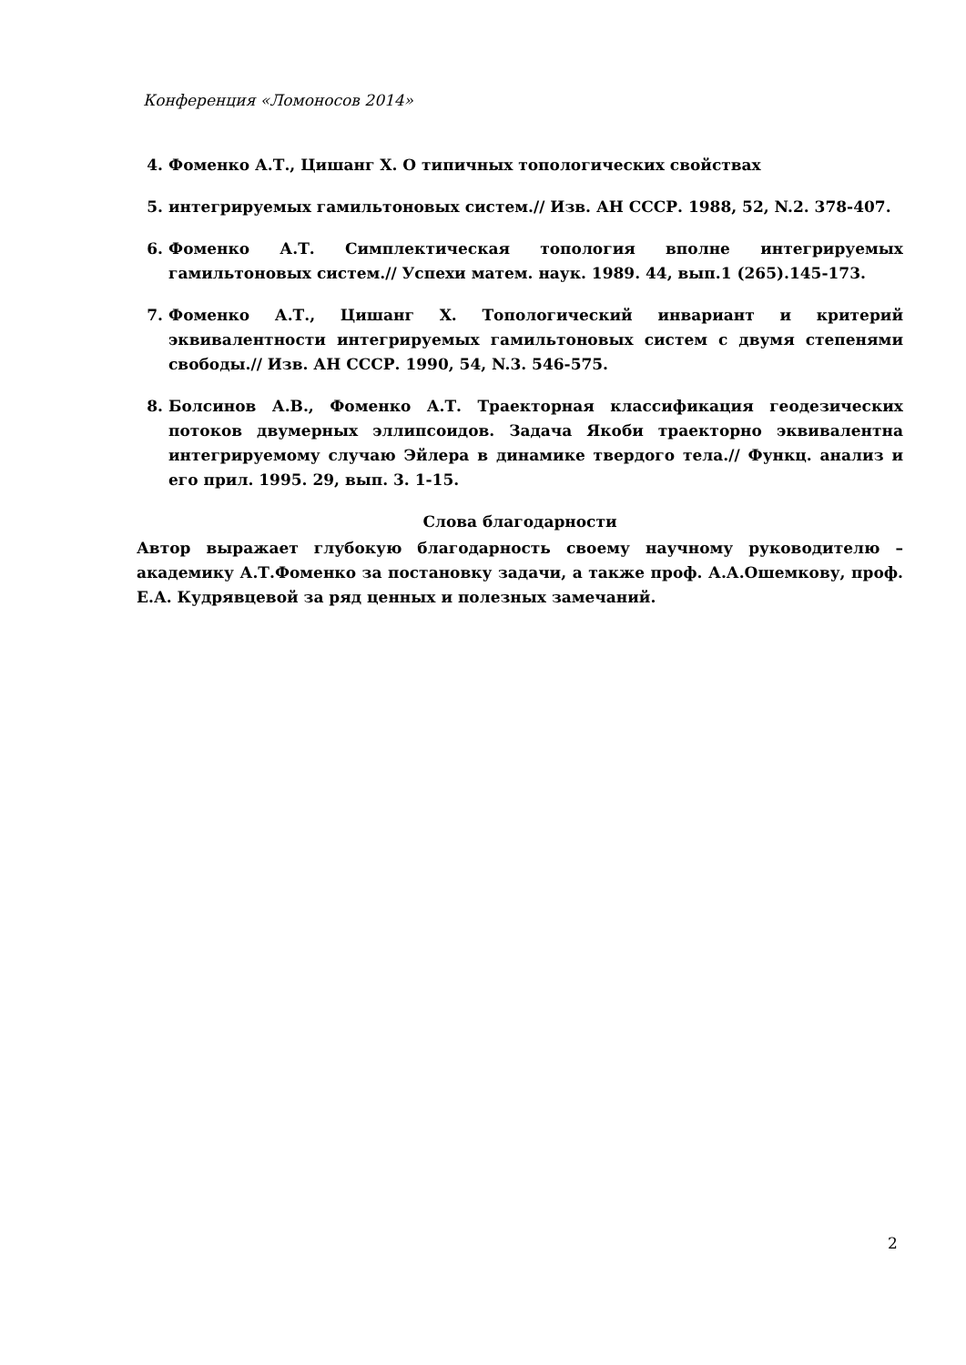Конференция «Ломоносов 2014»
4. Фоменко А.Т., Цишанг Х. О типичных топологических свойствах
5. интегрируемых гамильтоновых систем.// Изв. АН СССР. 1988, 52, N.2. 378-407.
6. Фоменко А.Т. Симплектическая топология вполне интегрируемых гамильтоновых систем.// Успехи матем. наук. 1989. 44, вып.1 (265).145-173.
7. Фоменко А.Т., Цишанг Х. Топологический инвариант и критерий эквивалентности интегрируемых гамильтоновых систем с двумя степенями свободы.// Изв. АН СССР. 1990, 54, N.3. 546-575.
8. Болсинов А.В., Фоменко А.Т. Траекторная классификация геодезических потоков двумерных эллипсоидов. Задача Якоби траекторно эквивалентна интегрируемому случаю Эйлера в динамике твердого тела.// Функц. анализ и его прил. 1995. 29, вып. 3. 1-15.
Слова благодарности
Автор выражает глубокую благодарность своему научному руководителю – академику А.Т.Фоменко за постановку задачи, а также проф. А.А.Ошемкову, проф. Е.А. Кудрявцевой за ряд ценных и полезных замечаний.
2